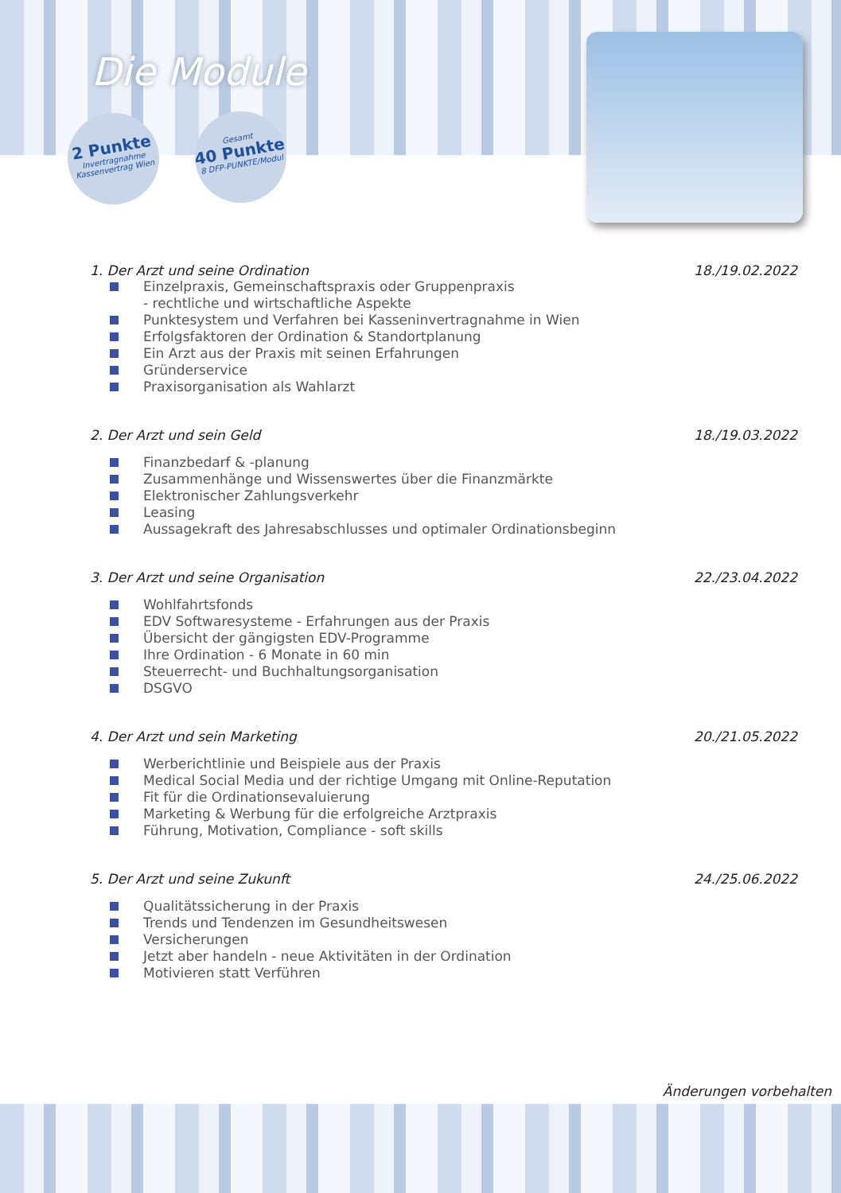Die Module
2 Punkte
Invertragnahme
Kassenvertrag Wien
Gesamt
40 Punkte
8 DFP-PUNKTE/Modul
1. Der Arzt und seine Ordination 18./19.02.2022
Einzelpraxis, Gemeinschaftspraxis oder Gruppenpraxis
- rechtliche und wirtschaftliche Aspekte
Punktesystem und Verfahren bei Kasseninvertragnahme in Wien
Erfolgsfaktoren der Ordination & Standortplanung
Ein Arzt aus der Praxis mit seinen Erfahrungen
Gründerservice
Praxisorganisation als Wahlarzt
2. Der Arzt und sein Geld 18./19.03.2022
Finanzbedarf & -planung
Zusammenhänge und Wissenswertes über die Finanzmärkte
Elektronischer Zahlungsverkehr
Leasing
Aussagekraft des Jahresabschlusses und optimaler Ordinationsbeginn
3. Der Arzt und seine Organisation 22./23.04.2022
Wohlfahrtsfonds
EDV Softwaresysteme - Erfahrungen aus der Praxis
Übersicht der gängigsten EDV-Programme
Ihre Ordination - 6 Monate in 60 min
Steuerrecht- und Buchhaltungsorganisation
DSGVO
4. Der Arzt und sein Marketing 20./21.05.2022
Werberichtlinie und Beispiele aus der Praxis
Medical Social Media und der richtige Umgang mit Online-Reputation
Fit für die Ordinationsevaluierung
Marketing & Werbung für die erfolgreiche Arztpraxis
Führung, Motivation, Compliance - soft skills
5. Der Arzt und seine Zukunft 24./25.06.2022
Qualitätssicherung in der Praxis
Trends und Tendenzen im Gesundheitswesen
Versicherungen
Jetzt aber handeln - neue Aktivitäten in der Ordination
Motivieren statt Verführen
Änderungen vorbehalten